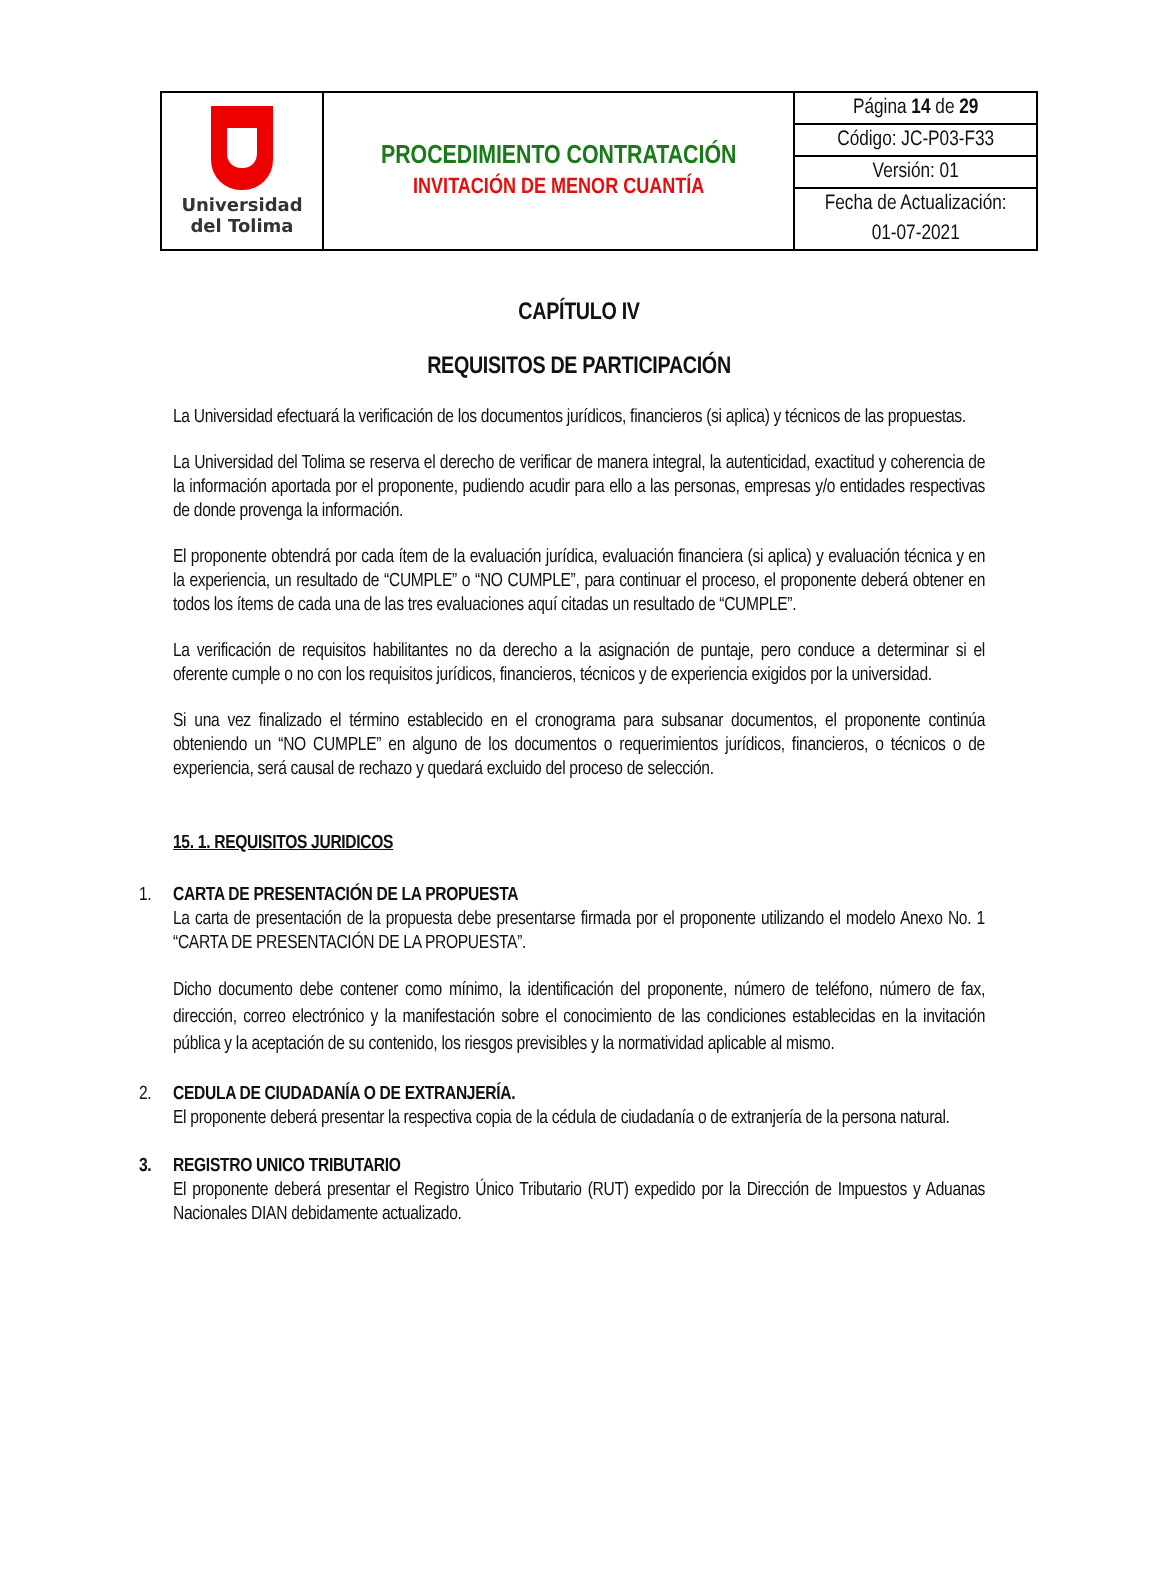| Universidad del Tolima | PROCEDIMIENTO CONTRATACIÓN INVITACIÓN DE MENOR CUANTÍA | Página 14 de 29 |
| | | Código: JC-P03-F33 |
| | | Versión: 01 |
| | | Fecha de Actualización: |
| | | 01-07-2021 |
CAPÍTULO IV
REQUISITOS DE PARTICIPACIÓN
La Universidad efectuará la verificación de los documentos jurídicos, financieros (si aplica) y técnicos de las propuestas.
La Universidad del Tolima se reserva el derecho de verificar de manera integral, la autenticidad, exactitud y coherencia de la información aportada por el proponente, pudiendo acudir para ello a las personas, empresas y/o entidades respectivas de donde provenga la información.
El proponente obtendrá por cada ítem de la evaluación jurídica, evaluación financiera (si aplica) y evaluación técnica y en la experiencia, un resultado de “CUMPLE” o “NO CUMPLE”, para continuar el proceso, el proponente deberá obtener en todos los ítems de cada una de las tres evaluaciones aquí citadas un resultado de “CUMPLE”.
La verificación de requisitos habilitantes no da derecho a la asignación de puntaje, pero conduce a determinar si el oferente cumple o no con los requisitos jurídicos, financieros, técnicos y de experiencia exigidos por la universidad.
Si una vez finalizado el término establecido en el cronograma para subsanar documentos, el proponente continúa obteniendo un “NO CUMPLE” en alguno de los documentos o requerimientos jurídicos, financieros, o técnicos o de experiencia, será causal de rechazo y quedará excluido del proceso de selección.
15. 1. REQUISITOS JURIDICOS
1.
CARTA DE PRESENTACIÓN DE LA PROPUESTA
La carta de presentación de la propuesta debe presentarse firmada por el proponente utilizando el modelo Anexo No. 1 “CARTA DE PRESENTACIÓN DE LA PROPUESTA”.
Dicho documento debe contener como mínimo, la identificación del proponente, número de teléfono, número de fax, dirección, correo electrónico y la manifestación sobre el conocimiento de las condiciones establecidas en la invitación pública y la aceptación de su contenido, los riesgos previsibles y la normatividad aplicable al mismo.
2.
CEDULA DE CIUDADANÍA O DE EXTRANJERÍA.
El proponente deberá presentar la respectiva copia de la cédula de ciudadanía o de extranjería de la persona natural.
3.
REGISTRO UNICO TRIBUTARIO
El proponente deberá presentar el Registro Único Tributario (RUT) expedido por la Dirección de Impuestos y Aduanas Nacionales DIAN debidamente actualizado.